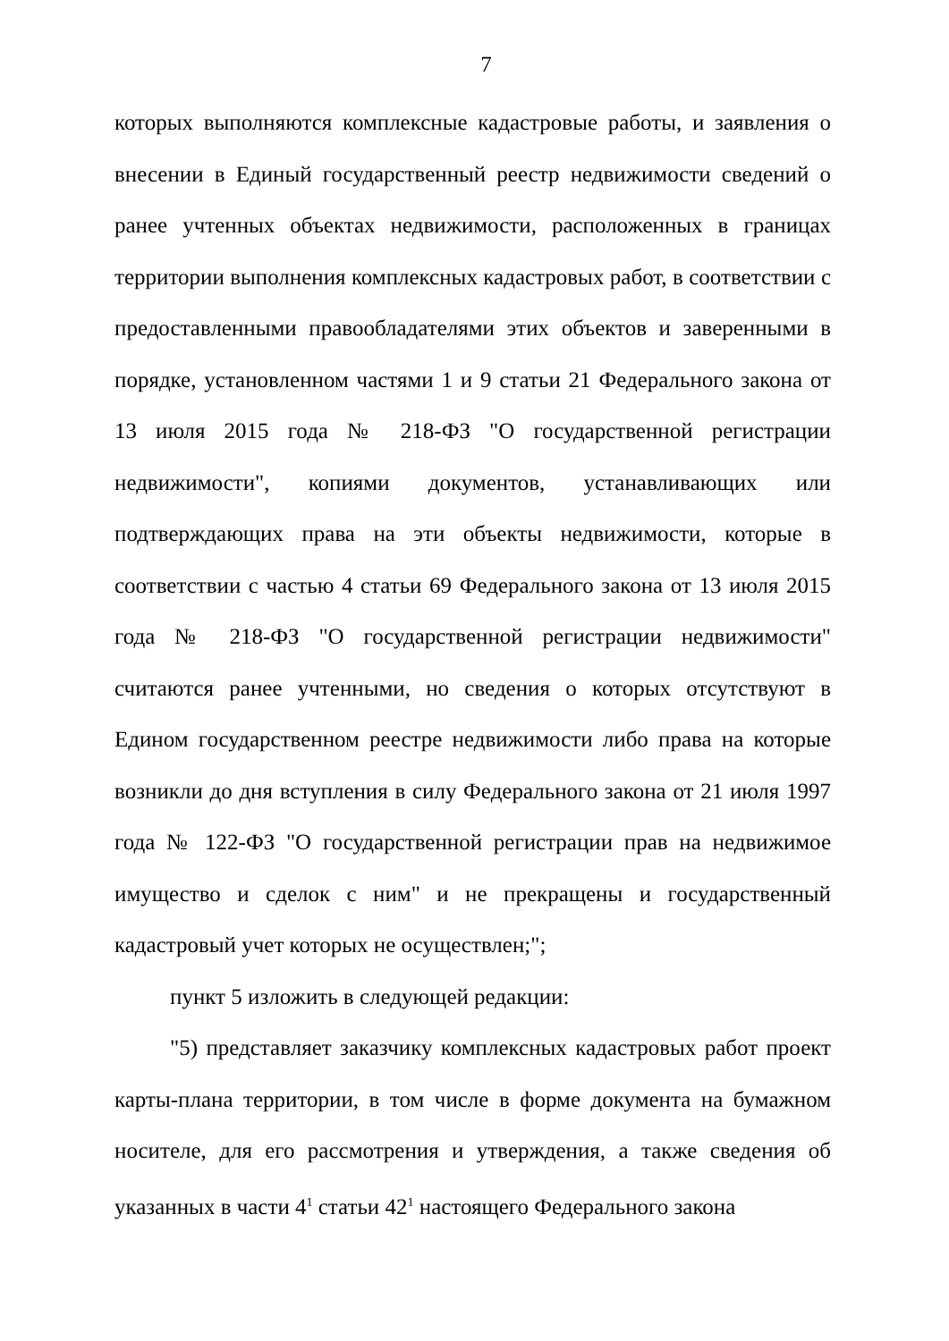7
которых выполняются комплексные кадастровые работы, и заявления о внесении в Единый государственный реестр недвижимости сведений о ранее учтенных объектах недвижимости, расположенных в границах территории выполнения комплексных кадастровых работ, в соответствии с предоставленными правообладателями этих объектов и заверенными в порядке, установленном частями 1 и 9 статьи 21 Федерального закона от 13 июля 2015 года № 218-ФЗ "О государственной регистрации недвижимости", копиями документов, устанавливающих или подтверждающих права на эти объекты недвижимости, которые в соответствии с частью 4 статьи 69 Федерального закона от 13 июля 2015 года № 218-ФЗ "О государственной регистрации недвижимости" считаются ранее учтенными, но сведения о которых отсутствуют в Едином государственном реестре недвижимости либо права на которые возникли до дня вступления в силу Федерального закона от 21 июля 1997 года № 122-ФЗ "О государственной регистрации прав на недвижимое имущество и сделок с ним" и не прекращены и государственный кадастровый учет которых не осуществлен;";
пункт 5 изложить в следующей редакции:
"5) представляет заказчику комплексных кадастровых работ проект карты-плана территории, в том числе в форме документа на бумажном носителе, для его рассмотрения и утверждения, а также сведения об указанных в части 4<sup>1</sup> статьи 42<sup>1</sup> настоящего Федерального закона